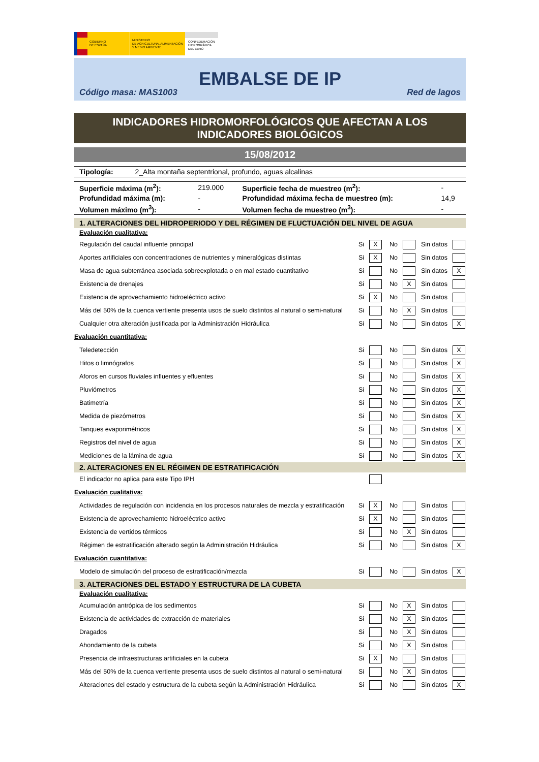GOBIERNO
DE ESPAÑA
MINISTERIO
DE AGRICULTURA, ALIMENTACIÓN
Y MEDIO AMBIENTE
CONFEDERACIÓN
HIDROGRÁFICA
DEL EBRO
EMBALSE DE IP
Código masa: MAS1003 Red de lagos
INDICADORES HIDROMORFOLÓGICOS QUE AFECTAN A LOS
INDICADORES BIOLÓGICOS
15/08/2012
Tipología: 2_Alta montaña septentrional, profundo, aguas alcalinas
| Superficie máxima (m<sup>2</sup>): | 219.000 | Superficie fecha de muestreo (m<sup>2</sup>): | - |
| Profundidad máxima (m): | - | Profundidad máxima fecha de muestreo (m): | 14,9 |
| Volumen máximo (m<sup>3</sup>): | - | Volumen fecha de muestreo (m<sup>3</sup>): | - |
1. ALTERACIONES DEL HIDROPERIODO Y DEL RÉGIMEN DE FLUCTUACIÓN DEL NIVEL DE AGUA
Evaluación cualitativa:
| Regulación del caudal influente principal | Si | X | No | | Sin datos | |
| Aportes artificiales con concentraciones de nutrientes y mineralógicas distintas | Si | X | No | | Sin datos | |
| Masa de agua subterránea asociada sobreexplotada o en mal estado cuantitativo | Si | | No | | Sin datos | X |
| Existencia de drenajes | Si | | No | X | Sin datos | |
| Existencia de aprovechamiento hidroeléctrico activo | Si | X | No | | Sin datos | |
| Más del 50% de la cuenca vertiente presenta usos de suelo distintos al natural o semi-natural | Si | | No | X | Sin datos | |
| Cualquier otra alteración justificada por la Administración Hidráulica | Si | | No | | Sin datos | X |
| Evaluación cuantitativa: | | | | | | |
| Teledetección | Si | | No | | Sin datos | X |
| Hitos o limnógrafos | Si | | No | | Sin datos | X |
| Aforos en cursos fluviales influentes y efluentes | Si | | No | | Sin datos | X |
| Pluviómetros | Si | | No | | Sin datos | X |
| Batimetría | Si | | No | | Sin datos | X |
| Medida de piezómetros | Si | | No | | Sin datos | X |
| Tanques evaporimétricos | Si | | No | | Sin datos | X |
| Registros del nivel de agua | Si | | No | | Sin datos | X |
| Mediciones de la lámina de agua | Si | | No | | Sin datos | X |
2. ALTERACIONES EN EL RÉGIMEN DE ESTRATIFICACIÓN
| El indicador no aplica para este Tipo IPH | | | | | | |
| Evaluación cualitativa: | | | | | | |
| Actividades de regulación con incidencia en los procesos naturales de mezcla y estratificación | Si | X | No | | Sin datos | |
| Existencia de aprovechamiento hidroeléctrico activo | Si | X | No | | Sin datos | |
| Existencia de vertidos térmicos | Si | | No | X | Sin datos | |
| Régimen de estratificación alterado según la Administración Hidráulica | Si | | No | | Sin datos | X |
| Evaluación cuantitativa: | | | | | | |
| Modelo de simulación del proceso de estratificación/mezcla | Si | | No | | Sin datos | X |
3. ALTERACIONES DEL ESTADO Y ESTRUCTURA DE LA CUBETA
Evaluación cualitativa:
| Acumulación antrópica de los sedimentos | Si | | No | X | Sin datos | |
| Existencia de actividades de extracción de materiales | Si | | No | X | Sin datos | |
| Dragados | Si | | No | X | Sin datos | |
| Ahondamiento de la cubeta | Si | | No | X | Sin datos | |
| Presencia de infraestructuras artificiales en la cubeta | Si | X | No | | Sin datos | |
| Más del 50% de la cuenca vertiente presenta usos de suelo distintos al natural o semi-natural | Si | | No | X | Sin datos | |
| Alteraciones del estado y estructura de la cubeta según la Administración Hidráulica | Si | | No | | Sin datos | X |